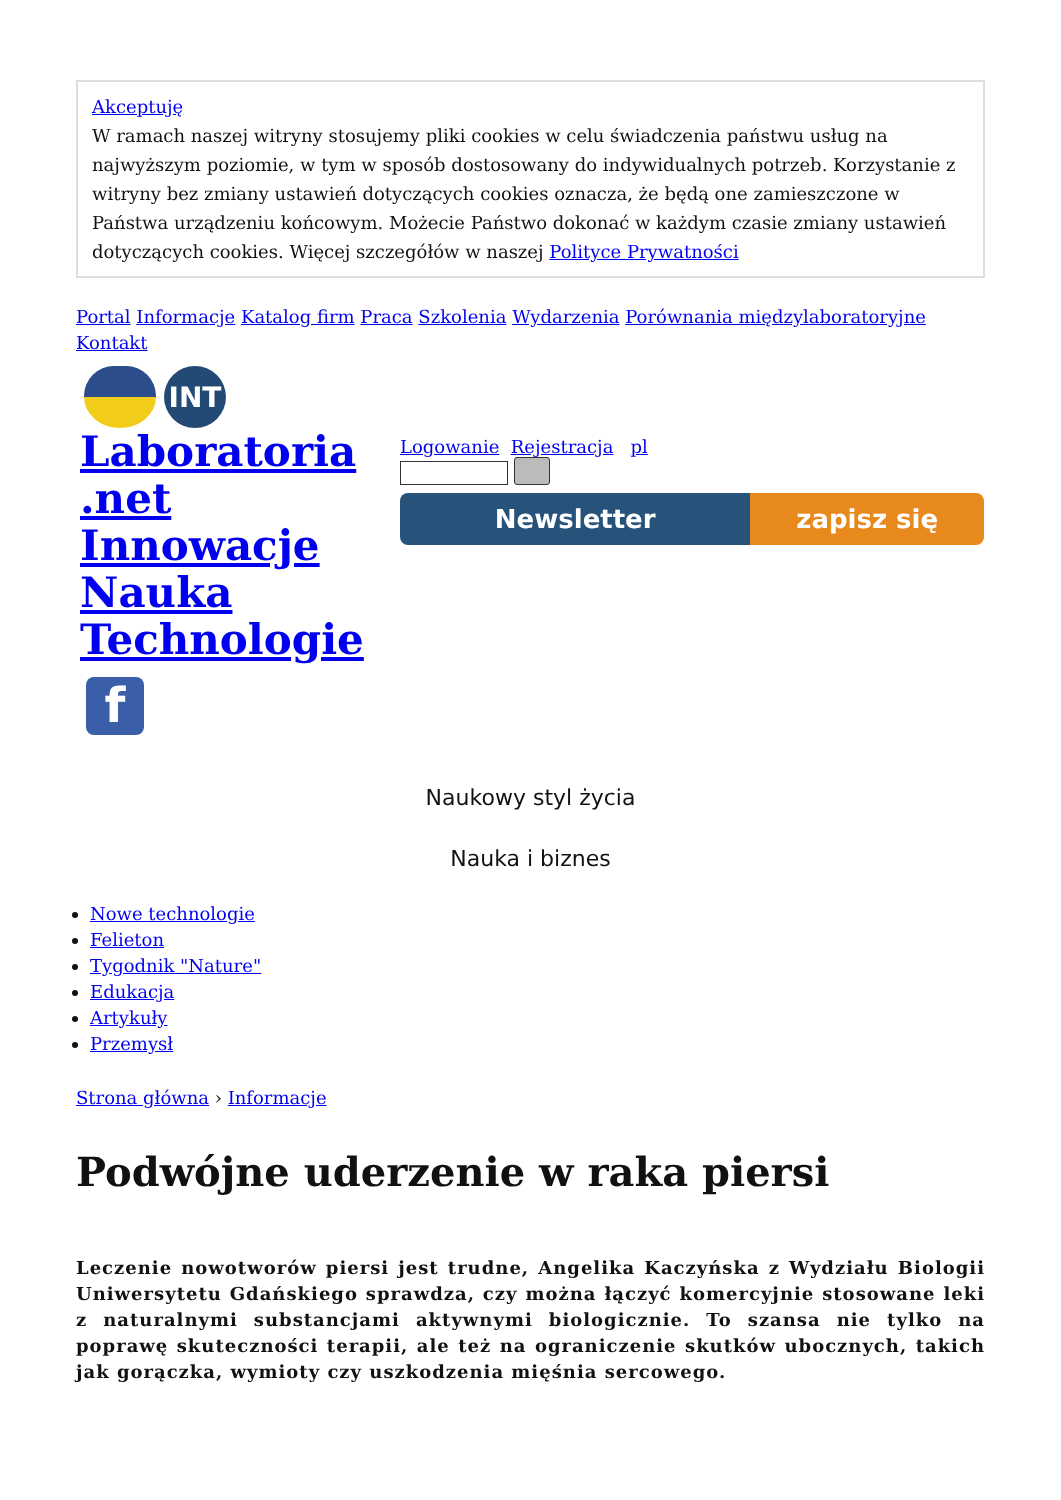Akceptuję
W ramach naszej witryny stosujemy pliki cookies w celu świadczenia państwu usług na najwyższym poziomie, w tym w sposób dostosowany do indywidualnych potrzeb. Korzystanie z witryny bez zmiany ustawień dotyczących cookies oznacza, że będą one zamieszczone w Państwa urządzeniu końcowym. Możecie Państwo dokonać w każdym czasie zmiany ustawień dotyczących cookies. Więcej szczegółów w naszej Polityce Prywatności
Portal Informacje Katalog firm Praca Szkolenia Wydarzenia Porównania międzylaboratoryjne Kontakt
INT
Laboratoria .net Innowacje Nauka Technologie
Logowanie Rejestracja pl
Newsletter zapisz się
f
Naukowy styl życia
Nauka i biznes
Nowe technologie
Felieton
Tygodnik "Nature"
Edukacja
Artykuły
Przemysł
Strona główna › Informacje
Podwójne uderzenie w raka piersi
Leczenie nowotworów piersi jest trudne, Angelika Kaczyńska z Wydziału Biologii Uniwersytetu Gdańskiego sprawdza, czy można łączyć komercyjnie stosowane leki z naturalnymi substancjami aktywnymi biologicznie. To szansa nie tylko na poprawę skuteczności terapii, ale też na ograniczenie skutków ubocznych, takich jak gorączka, wymioty czy uszkodzenia mięśnia sercowego.